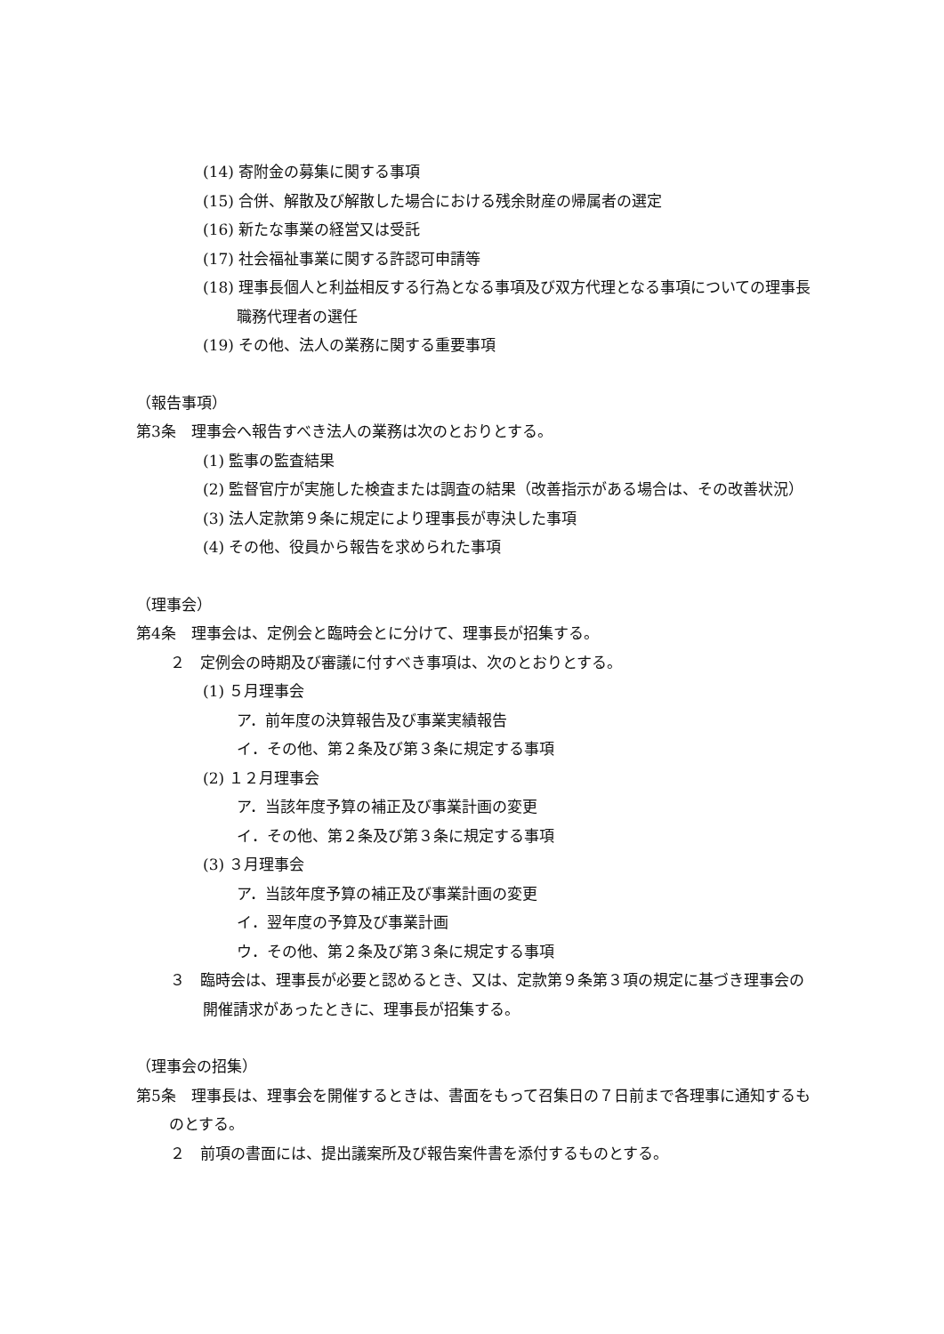(14) 寄附金の募集に関する事項
(15) 合併、解散及び解散した場合における残余財産の帰属者の選定
(16) 新たな事業の経営又は受託
(17) 社会福祉事業に関する許認可申請等
(18) 理事長個人と利益相反する行為となる事項及び双方代理となる事項についての理事長職務代理者の選任
(19) その他、法人の業務に関する重要事項
（報告事項）
第3条　理事会へ報告すべき法人の業務は次のとおりとする。
(1) 監事の監査結果
(2) 監督官庁が実施した検査または調査の結果（改善指示がある場合は、その改善状況）
(3) 法人定款第９条に規定により理事長が専決した事項
(4) その他、役員から報告を求められた事項
（理事会）
第4条　理事会は、定例会と臨時会とに分けて、理事長が招集する。
２　定例会の時期及び審議に付すべき事項は、次のとおりとする。
(1) ５月理事会
ア．前年度の決算報告及び事業実績報告
イ．その他、第２条及び第３条に規定する事項
(2) １２月理事会
ア．当該年度予算の補正及び事業計画の変更
イ．その他、第２条及び第３条に規定する事項
(3) ３月理事会
ア．当該年度予算の補正及び事業計画の変更
イ．翌年度の予算及び事業計画
ウ．その他、第２条及び第３条に規定する事項
３　臨時会は、理事長が必要と認めるとき、又は、定款第９条第３項の規定に基づき理事会の開催請求があったときに、理事長が招集する。
（理事会の招集）
第5条　理事長は、理事会を開催するときは、書面をもって召集日の７日前まで各理事に通知するものとする。
２　前項の書面には、提出議案所及び報告案件書を添付するものとする。